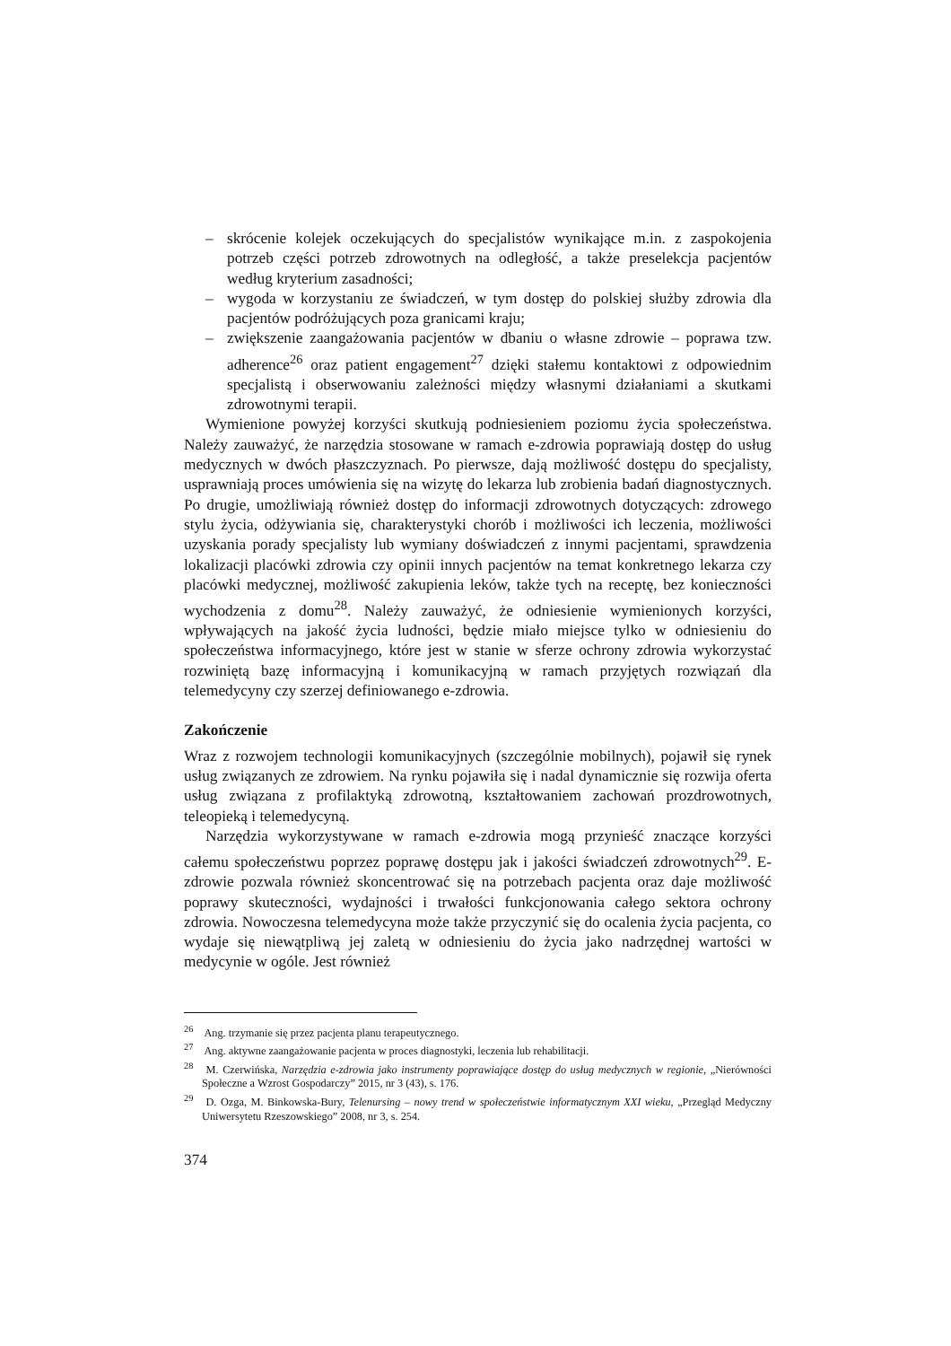– skrócenie kolejek oczekujących do specjalistów wynikające m.in. z zaspokojenia potrzeb części potrzeb zdrowotnych na odległość, a także preselekcja pacjentów według kryterium zasadności;
– wygoda w korzystaniu ze świadczeń, w tym dostęp do polskiej służby zdrowia dla pacjentów podróżujących poza granicami kraju;
– zwiększenie zaangażowania pacjentów w dbaniu o własne zdrowie – poprawa tzw. adherence<sup>26</sup> oraz patient engagement<sup>27</sup> dzięki stałemu kontaktowi z odpowiednim specjalistą i obserwowaniu zależności między własnymi działaniami a skutkami zdrowotnymi terapii.
Wymienione powyżej korzyści skutkują podniesieniem poziomu życia społeczeństwa. Należy zauważyć, że narzędzia stosowane w ramach e-zdrowia poprawiają dostęp do usług medycznych w dwóch płaszczyznach. Po pierwsze, dają możliwość dostępu do specjalisty, usprawniają proces umówienia się na wizytę do lekarza lub zrobienia badań diagnostycznych. Po drugie, umożliwiają również dostęp do informacji zdrowotnych dotyczących: zdrowego stylu życia, odżywiania się, charakterystyki chorób i możliwości ich leczenia, możliwości uzyskania porady specjalisty lub wymiany doświadczeń z innymi pacjentami, sprawdzenia lokalizacji placówki zdrowia czy opinii innych pacjentów na temat konkretnego lekarza czy placówki medycznej, możliwość zakupienia leków, także tych na receptę, bez konieczności wychodzenia z domu<sup>28</sup>. Należy zauważyć, że odniesienie wymienionych korzyści, wpływających na jakość życia ludności, będzie miało miejsce tylko w odniesieniu do społeczeństwa informacyjnego, które jest w stanie w sferze ochrony zdrowia wykorzystać rozwiniętą bazę informacyjną i komunikacyjną w ramach przyjętych rozwiązań dla telemedycyny czy szerzej definiowanego e-zdrowia.
Zakończenie
Wraz z rozwojem technologii komunikacyjnych (szczególnie mobilnych), pojawił się rynek usług związanych ze zdrowiem. Na rynku pojawiła się i nadal dynamicznie się rozwija oferta usług związana z profilaktyką zdrowotną, kształtowaniem zachowań prozdrowotnych, teleopieką i telemedycyną.
Narzędzia wykorzystywane w ramach e-zdrowia mogą przynieść znaczące korzyści całemu społeczeństwu poprzez poprawę dostępu jak i jakości świadczeń zdrowotnych<sup>29</sup>. E-zdrowie pozwala również skoncentrować się na potrzebach pacjenta oraz daje możliwość poprawy skuteczności, wydajności i trwałości funkcjonowania całego sektora ochrony zdrowia. Nowoczesna telemedycyna może także przyczynić się do ocalenia życia pacjenta, co wydaje się niewątpliwą jej zaletą w odniesieniu do życia jako nadrzędnej wartości w medycynie w ogóle. Jest również
<sup>26</sup> Ang. trzymanie się przez pacjenta planu terapeutycznego.
<sup>27</sup> Ang. aktywne zaangażowanie pacjenta w proces diagnostyki, leczenia lub rehabilitacji.
<sup>28</sup> M. Czerwińska, Narzędzia e-zdrowia jako instrumenty poprawiające dostęp do usług medycznych w regionie, „Nierówności Społeczne a Wzrost Gospodarczy” 2015, nr 3 (43), s. 176.
<sup>29</sup> D. Ozga, M. Binkowska-Bury, Telenursing – nowy trend w społeczeństwie informatycznym XXI wieku, „Przegląd Medyczny Uniwersytetu Rzeszowskiego” 2008, nr 3, s. 254.
374